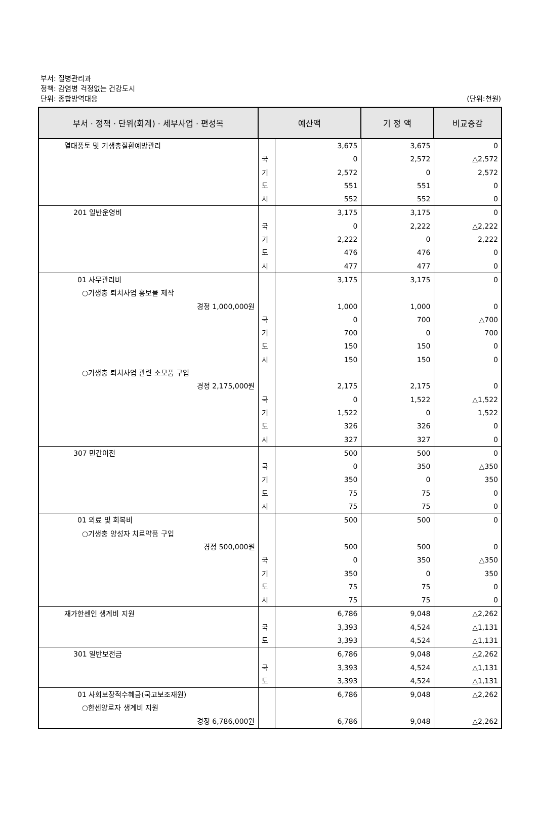부서: 질병관리과
정책: 감염병 걱정없는 건강도시
단위: 종합방역대응
(단위:천원)
| 부서 · 정책 · 단위(회계) · 세부사업 · 편성목 | 예산액 | | 기 정 액 | 비교증감 |
| --- | --- | --- | --- | --- |
| 열대풍토 및 기생충질환예방관리 | | 3,675 | 3,675 | 0 |
| | 국 | 0 | 2,572 | △2,572 |
| | 기 | 2,572 | 0 | 2,572 |
| | 도 | 551 | 551 | 0 |
| | 시 | 552 | 552 | 0 |
| 201 일반운영비 | | 3,175 | 3,175 | 0 |
| | 국 | 0 | 2,222 | △2,222 |
| | 기 | 2,222 | 0 | 2,222 |
| | 도 | 476 | 476 | 0 |
| | 시 | 477 | 477 | 0 |
| 01 사무관리비 | | 3,175 | 3,175 | 0 |
| ○기생충 퇴치사업 홍보물 제작 | | | | |
| 경정 1,000,000원 | | 1,000 | 1,000 | 0 |
| | 국 | 0 | 700 | △700 |
| | 기 | 700 | 0 | 700 |
| | 도 | 150 | 150 | 0 |
| | 시 | 150 | 150 | 0 |
| ○기생충 퇴치사업 관련 소모품 구입 | | | | |
| 경정 2,175,000원 | | 2,175 | 2,175 | 0 |
| | 국 | 0 | 1,522 | △1,522 |
| | 기 | 1,522 | 0 | 1,522 |
| | 도 | 326 | 326 | 0 |
| | 시 | 327 | 327 | 0 |
| 307 민간이전 | | 500 | 500 | 0 |
| | 국 | 0 | 350 | △350 |
| | 기 | 350 | 0 | 350 |
| | 도 | 75 | 75 | 0 |
| | 시 | 75 | 75 | 0 |
| 01 의료 및 회복비 | | 500 | 500 | 0 |
| ○기생충 양성자 치료약품 구입 | | | | |
| 경정 500,000원 | | 500 | 500 | 0 |
| | 국 | 0 | 350 | △350 |
| | 기 | 350 | 0 | 350 |
| | 도 | 75 | 75 | 0 |
| | 시 | 75 | 75 | 0 |
| 재가한센인 생계비 지원 | | 6,786 | 9,048 | △2,262 |
| | 국 | 3,393 | 4,524 | △1,131 |
| | 도 | 3,393 | 4,524 | △1,131 |
| 301 일반보전금 | | 6,786 | 9,048 | △2,262 |
| | 국 | 3,393 | 4,524 | △1,131 |
| | 도 | 3,393 | 4,524 | △1,131 |
| 01 사회보장적수혜금(국고보조재원) | | 6,786 | 9,048 | △2,262 |
| ○한센양로자 생계비 지원 | | | | |
| 경정 6,786,000원 | | 6,786 | 9,048 | △2,262 |